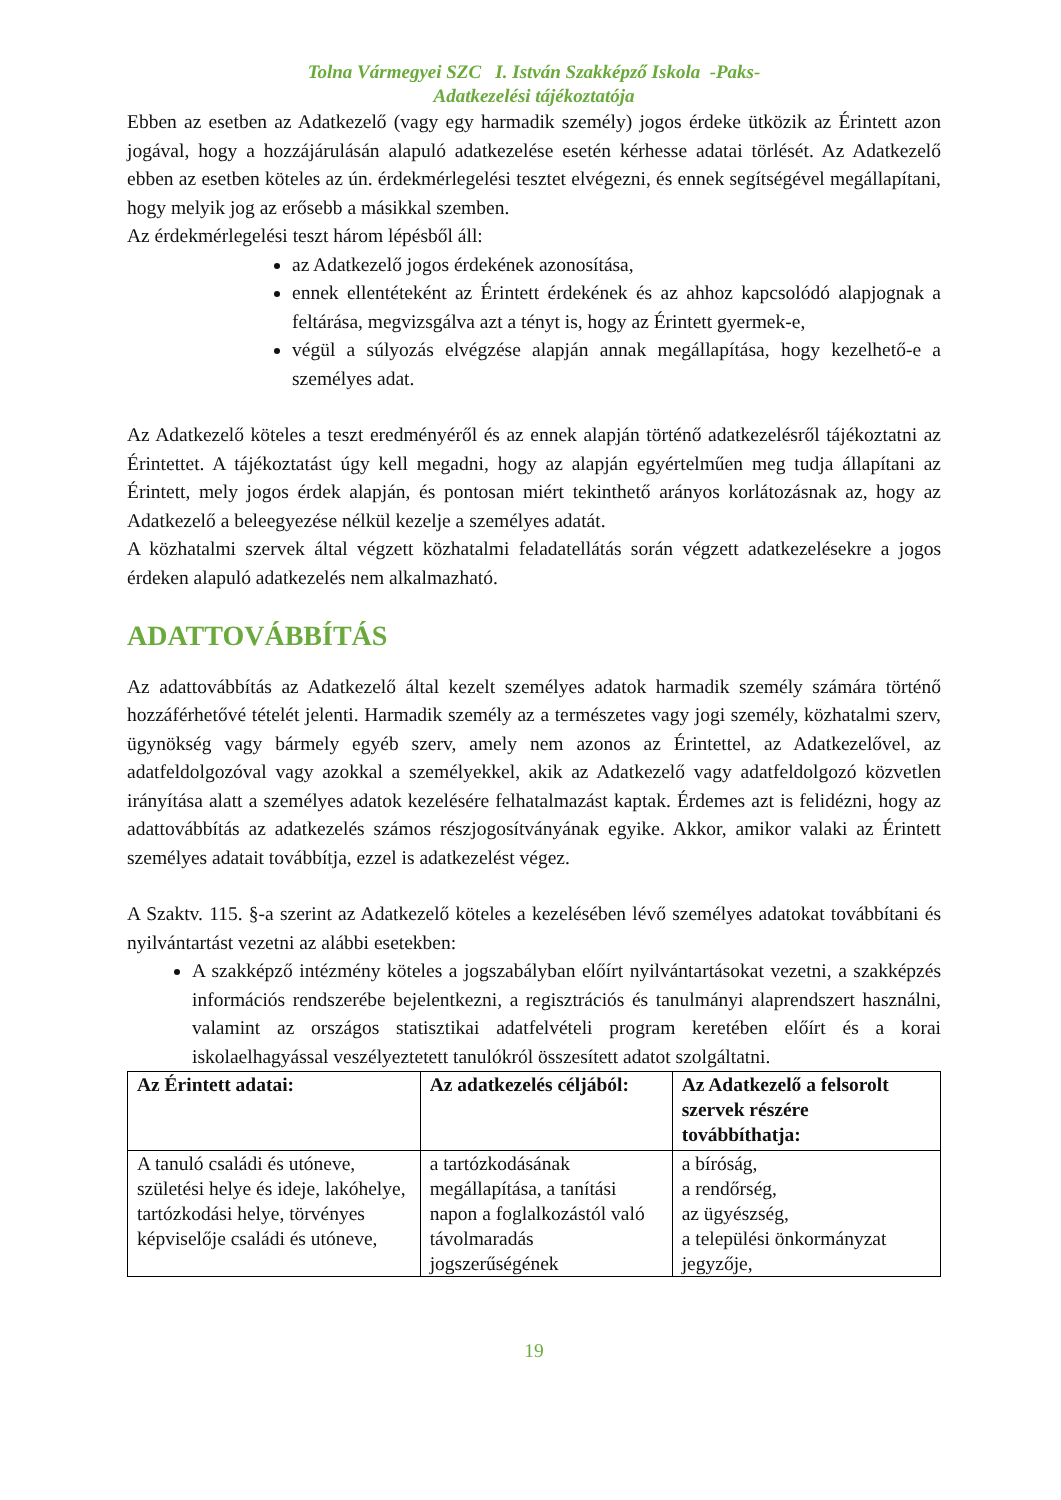Tolna Vármegyei SZC I. István Szakképző Iskola -Paks-
Adatkezelési tájékoztatója
Ebben az esetben az Adatkezelő (vagy egy harmadik személy) jogos érdeke ütközik az Érintett azon jogával, hogy a hozzájárulásán alapuló adatkezelése esetén kérhesse adatai törlését. Az Adatkezelő ebben az esetben köteles az ún. érdekmérlegelési tesztet elvégezni, és ennek segítségével megállapítani, hogy melyik jog az erősebb a másikkal szemben.
Az érdekmérlegelési teszt három lépésből áll:
az Adatkezelő jogos érdekének azonosítása,
ennek ellentéteként az Érintett érdekének és az ahhoz kapcsolódó alapjognak a feltárása, megvizsgálva azt a tényt is, hogy az Érintett gyermek-e,
végül a súlyozás elvégzése alapján annak megállapítása, hogy kezelhető-e a személyes adat.
Az Adatkezelő köteles a teszt eredményéről és az ennek alapján történő adatkezelésről tájékoztatni az Érintettet. A tájékoztatást úgy kell megadni, hogy az alapján egyértelműen meg tudja állapítani az Érintett, mely jogos érdek alapján, és pontosan miért tekinthető arányos korlátozásnak az, hogy az Adatkezelő a beleegyezése nélkül kezelje a személyes adatát.
A közhatalmi szervek által végzett közhatalmi feladatellátás során végzett adatkezelésekre a jogos érdeken alapuló adatkezelés nem alkalmazható.
ADATTOVÁBBÍTÁS
Az adattovábbítás az Adatkezelő által kezelt személyes adatok harmadik személy számára történő hozzáférhetővé tételét jelenti. Harmadik személy az a természetes vagy jogi személy, közhatalmi szerv, ügynökség vagy bármely egyéb szerv, amely nem azonos az Érintettel, az Adatkezelővel, az adatfeldolgozóval vagy azokkal a személyekkel, akik az Adatkezelő vagy adatfeldolgozó közvetlen irányítása alatt a személyes adatok kezelésére felhatalmazást kaptak. Érdemes azt is felidézni, hogy az adattovábbítás az adatkezelés számos részjogosítványának egyike. Akkor, amikor valaki az Érintett személyes adatait továbbítja, ezzel is adatkezelést végez.
A Szaktv. 115. §-a szerint az Adatkezelő köteles a kezelésében lévő személyes adatokat továbbítani és nyilvántartást vezetni az alábbi esetekben:
A szakképző intézmény köteles a jogszabályban előírt nyilvántartásokat vezetni, a szakképzés információs rendszerébe bejelentkezni, a regisztrációs és tanulmányi alaprendszert használni, valamint az országos statisztikai adatfelvételi program keretében előírt és a korai iskolaelhagyással veszélyeztetett tanulókról összesített adatot szolgáltatni.
| Az Érintett adatai: | Az adatkezelés céljából: | Az Adatkezelő a felsorolt szervek részére továbbíthatja: |
| --- | --- | --- |
| A tanuló családi és utóneve, születési helye és ideje, lakóhelye, tartózkodási helye, törvényes képviselője családi és utóneve, | a tartózkodásának megállapítása, a tanítási napon a foglalkozástól való távolmaradás jogszerűségének | a bíróság, a rendőrség, az ügyészség, a települési önkormányzat jegyzője, |
19